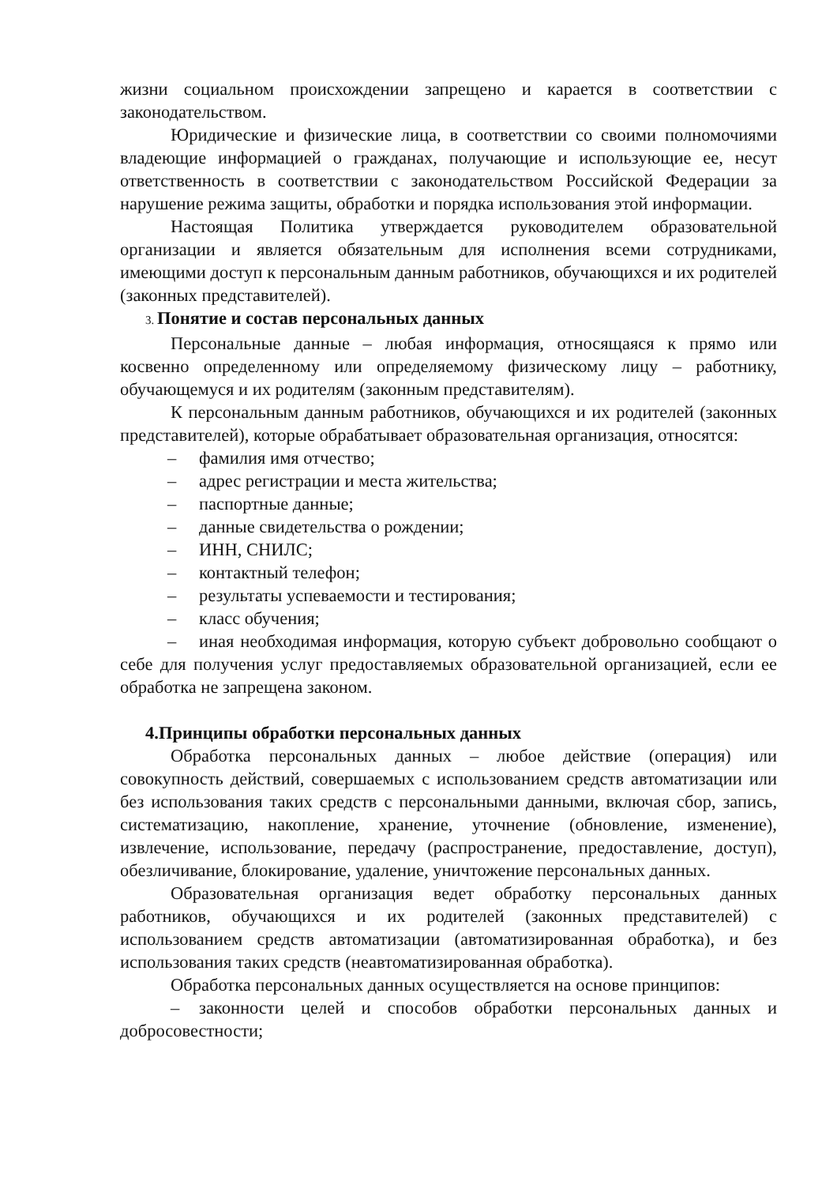жизни социальном происхождении запрещено и карается в соответствии с законодательством.
Юридические и физические лица, в соответствии со своими полномочиями владеющие информацией о гражданах, получающие и использующие ее, несут ответственность в соответствии с законодательством Российской Федерации за нарушение режима защиты, обработки и порядка использования этой информации.
Настоящая Политика утверждается руководителем образовательной организации и является обязательным для исполнения всеми сотрудниками, имеющими доступ к персональным данным работников, обучающихся и их родителей (законных представителей).
3. Понятие и состав персональных данных
Персональные данные – любая информация, относящаяся к прямо или косвенно определенному или определяемому физическому лицу – работнику, обучающемуся и их родителям (законным представителям).
К персональным данным работников, обучающихся и их родителей (законных представителей), которые обрабатывает образовательная организация, относятся:
– фамилия имя отчество;
– адрес регистрации и места жительства;
– паспортные данные;
– данные свидетельства о рождении;
– ИНН, СНИЛС;
– контактный телефон;
– результаты успеваемости и тестирования;
– класс обучения;
– иная необходимая информация, которую субъект добровольно сообщают о себе для получения услуг предоставляемых образовательной организацией, если ее обработка не запрещена законом.
4.Принципы обработки персональных данных
Обработка персональных данных – любое действие (операция) или совокупность действий, совершаемых с использованием средств автоматизации или без использования таких средств с персональными данными, включая сбор, запись, систематизацию, накопление, хранение, уточнение (обновление, изменение), извлечение, использование, передачу (распространение, предоставление, доступ), обезличивание, блокирование, удаление, уничтожение персональных данных.
Образовательная организация ведет обработку персональных данных работников, обучающихся и их родителей (законных представителей) с использованием средств автоматизации (автоматизированная обработка), и без использования таких средств (неавтоматизированная обработка).
Обработка персональных данных осуществляется на основе принципов:
– законности целей и способов обработки персональных данных и добросовестности;